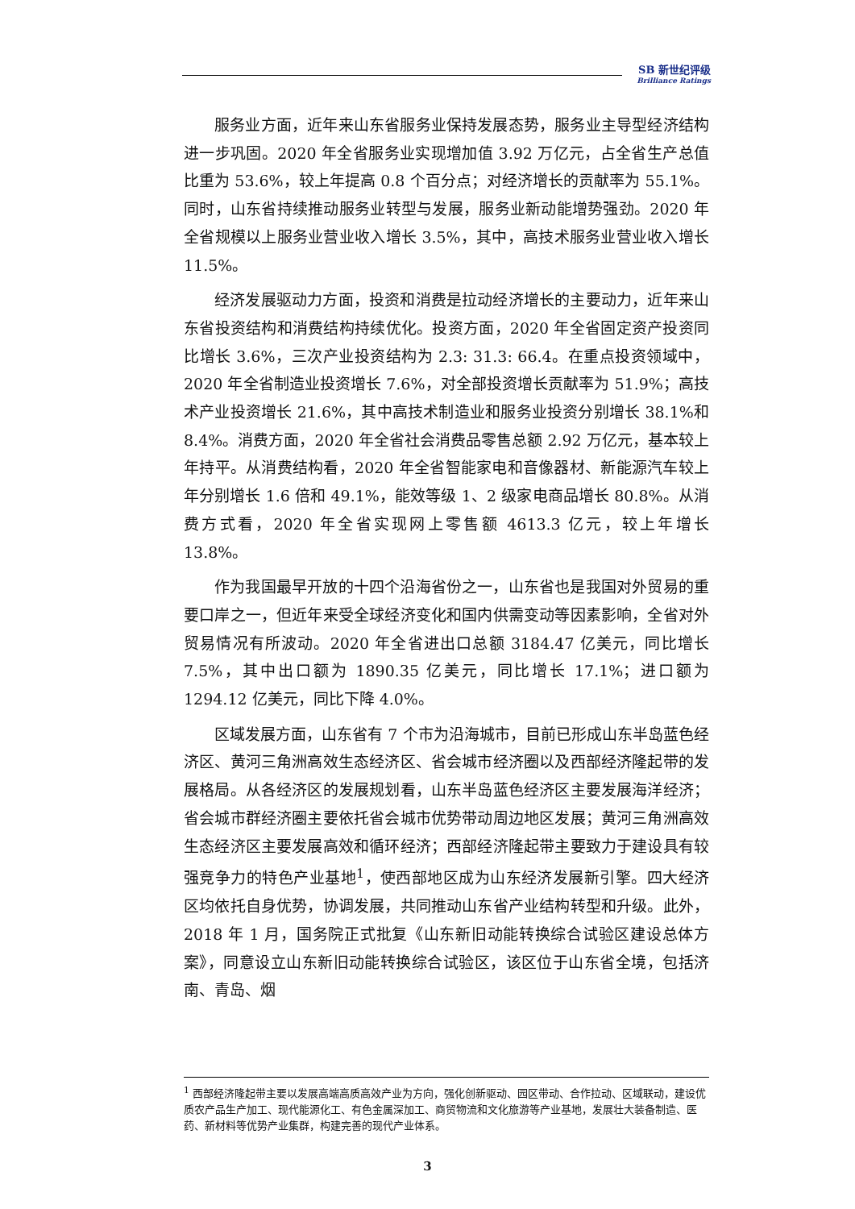SB 新世纪评级
Brilliance Ratings
服务业方面，近年来山东省服务业保持发展态势，服务业主导型经济结构进一步巩固。2020 年全省服务业实现增加值 3.92 万亿元，占全省生产总值比重为 53.6%，较上年提高 0.8 个百分点；对经济增长的贡献率为 55.1%。同时，山东省持续推动服务业转型与发展，服务业新动能增势强劲。2020 年全省规模以上服务业营业收入增长 3.5%，其中，高技术服务业营业收入增长 11.5%。
经济发展驱动力方面，投资和消费是拉动经济增长的主要动力，近年来山东省投资结构和消费结构持续优化。投资方面，2020 年全省固定资产投资同比增长 3.6%，三次产业投资结构为 2.3: 31.3: 66.4。在重点投资领域中，2020 年全省制造业投资增长 7.6%，对全部投资增长贡献率为 51.9%；高技术产业投资增长 21.6%，其中高技术制造业和服务业投资分别增长 38.1%和 8.4%。消费方面，2020 年全省社会消费品零售总额 2.92 万亿元，基本较上年持平。从消费结构看，2020 年全省智能家电和音像器材、新能源汽车较上年分别增长 1.6 倍和 49.1%，能效等级 1、2 级家电商品增长 80.8%。从消费方式看，2020 年全省实现网上零售额 4613.3 亿元，较上年增长 13.8%。
作为我国最早开放的十四个沿海省份之一，山东省也是我国对外贸易的重要口岸之一，但近年来受全球经济变化和国内供需变动等因素影响，全省对外贸易情况有所波动。2020 年全省进出口总额 3184.47 亿美元，同比增长 7.5%，其中出口额为 1890.35 亿美元，同比增长 17.1%；进口额为 1294.12 亿美元，同比下降 4.0%。
区域发展方面，山东省有 7 个市为沿海城市，目前已形成山东半岛蓝色经济区、黄河三角洲高效生态经济区、省会城市经济圈以及西部经济隆起带的发展格局。从各经济区的发展规划看，山东半岛蓝色经济区主要发展海洋经济；省会城市群经济圈主要依托省会城市优势带动周边地区发展；黄河三角洲高效生态经济区主要发展高效和循环经济；西部经济隆起带主要致力于建设具有较强竞争力的特色产业基地<sup>1</sup>，使西部地区成为山东经济发展新引擎。四大经济区均依托自身优势，协调发展，共同推动山东省产业结构转型和升级。此外，2018 年 1 月，国务院正式批复《山东新旧动能转换综合试验区建设总体方案》，同意设立山东新旧动能转换综合试验区，该区位于山东省全境，包括济南、青岛、烟
<sup>1</sup> 西部经济隆起带主要以发展高端高质高效产业为方向，强化创新驱动、园区带动、合作拉动、区域联动，建设优质农产品生产加工、现代能源化工、有色金属深加工、商贸物流和文化旅游等产业基地，发展壮大装备制造、医药、新材料等优势产业集群，构建完善的现代产业体系。
3